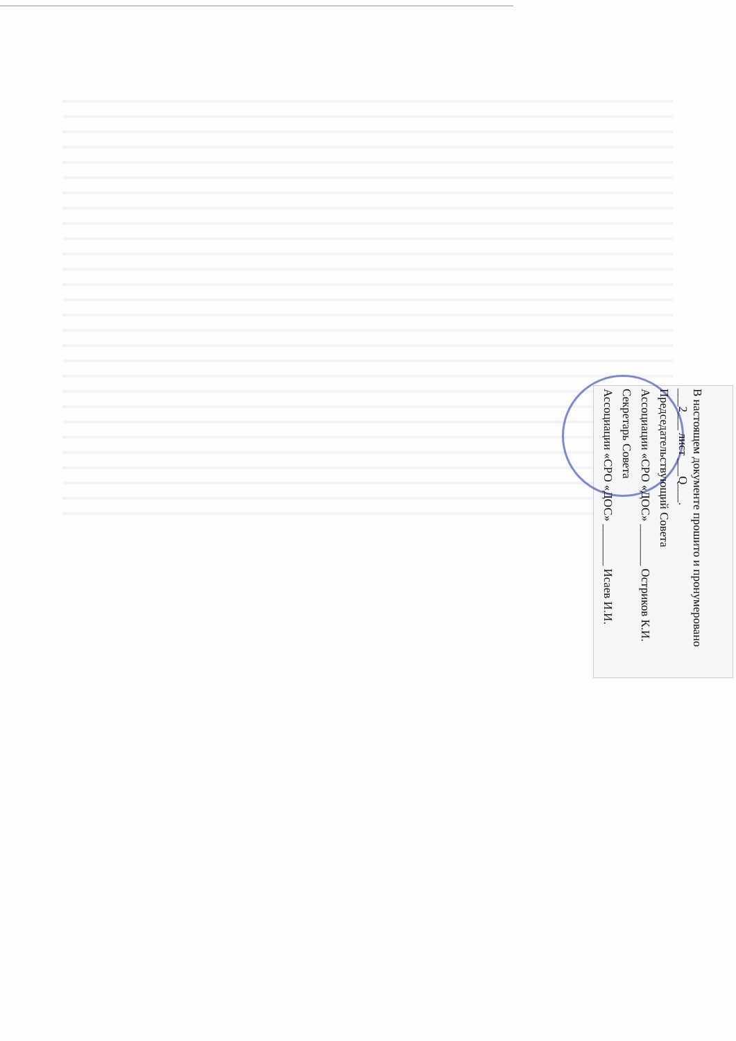В настоящем документе прошито и пронумеровано ___2___ лист ___Q___.
Председательствующий Совета
Ассоциации «СРО «ДОС» _______ Остриков К.И.
Секретарь Совета
Ассоциации «СРО «ДОС» _______ Исаев И.И.